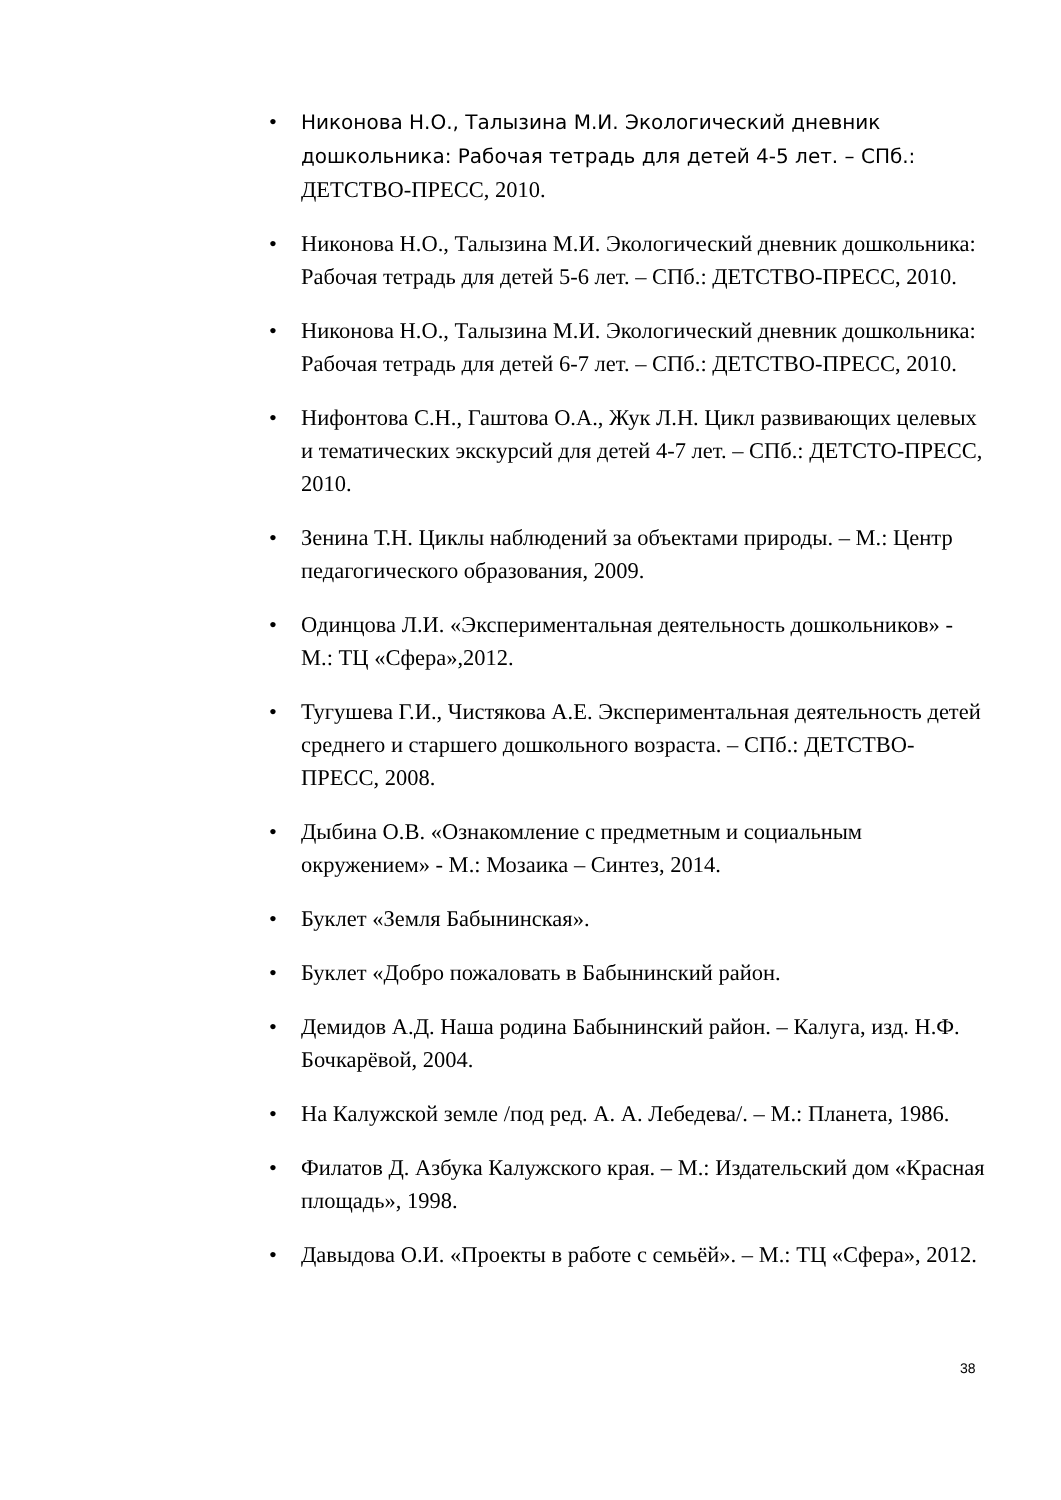• Никонова Н.О., Талызина М.И. Экологический дневник дошкольника: Рабочая тетрадь для детей 4-5 лет. – СПб.: ДЕТСТВО-ПРЕСС, 2010.
• Никонова Н.О., Талызина М.И. Экологический дневник дошкольника: Рабочая тетрадь для детей 5-6 лет. – СПб.: ДЕТСТВО-ПРЕСС, 2010.
• Никонова Н.О., Талызина М.И. Экологический дневник дошкольника: Рабочая тетрадь для детей 6-7 лет. – СПб.: ДЕТСТВО-ПРЕСС, 2010.
• Нифонтова С.Н., Гаштова О.А., Жук Л.Н. Цикл развивающих целевых и тематических экскурсий для детей 4-7 лет. – СПб.: ДЕТСТО-ПРЕСС, 2010.
• Зенина Т.Н. Циклы наблюдений за объектами природы. – М.: Центр педагогического образования, 2009.
• Одинцова Л.И. «Экспериментальная деятельность дошкольников» - М.: ТЦ «Сфера»,2012.
• Тугушева Г.И., Чистякова А.Е. Экспериментальная деятельность детей среднего и старшего дошкольного возраста. – СПб.: ДЕТСТВО-ПРЕСС, 2008.
• Дыбина О.В. «Ознакомление с предметным и социальным окружением» - М.: Мозаика – Синтез, 2014.
• Буклет «Земля Бабынинская».
• Буклет «Добро пожаловать в Бабынинский район.
• Демидов А.Д. Наша родина Бабынинский район. – Калуга, изд. Н.Ф. Бочкарёвой, 2004.
• На Калужской земле /под ред. А. А. Лебедева/. – М.: Планета, 1986.
• Филатов Д. Азбука Калужского края. – М.: Издательский дом «Красная площадь», 1998.
• Давыдова О.И. «Проекты в работе с семьёй». – М.: ТЦ «Сфера», 2012.
38